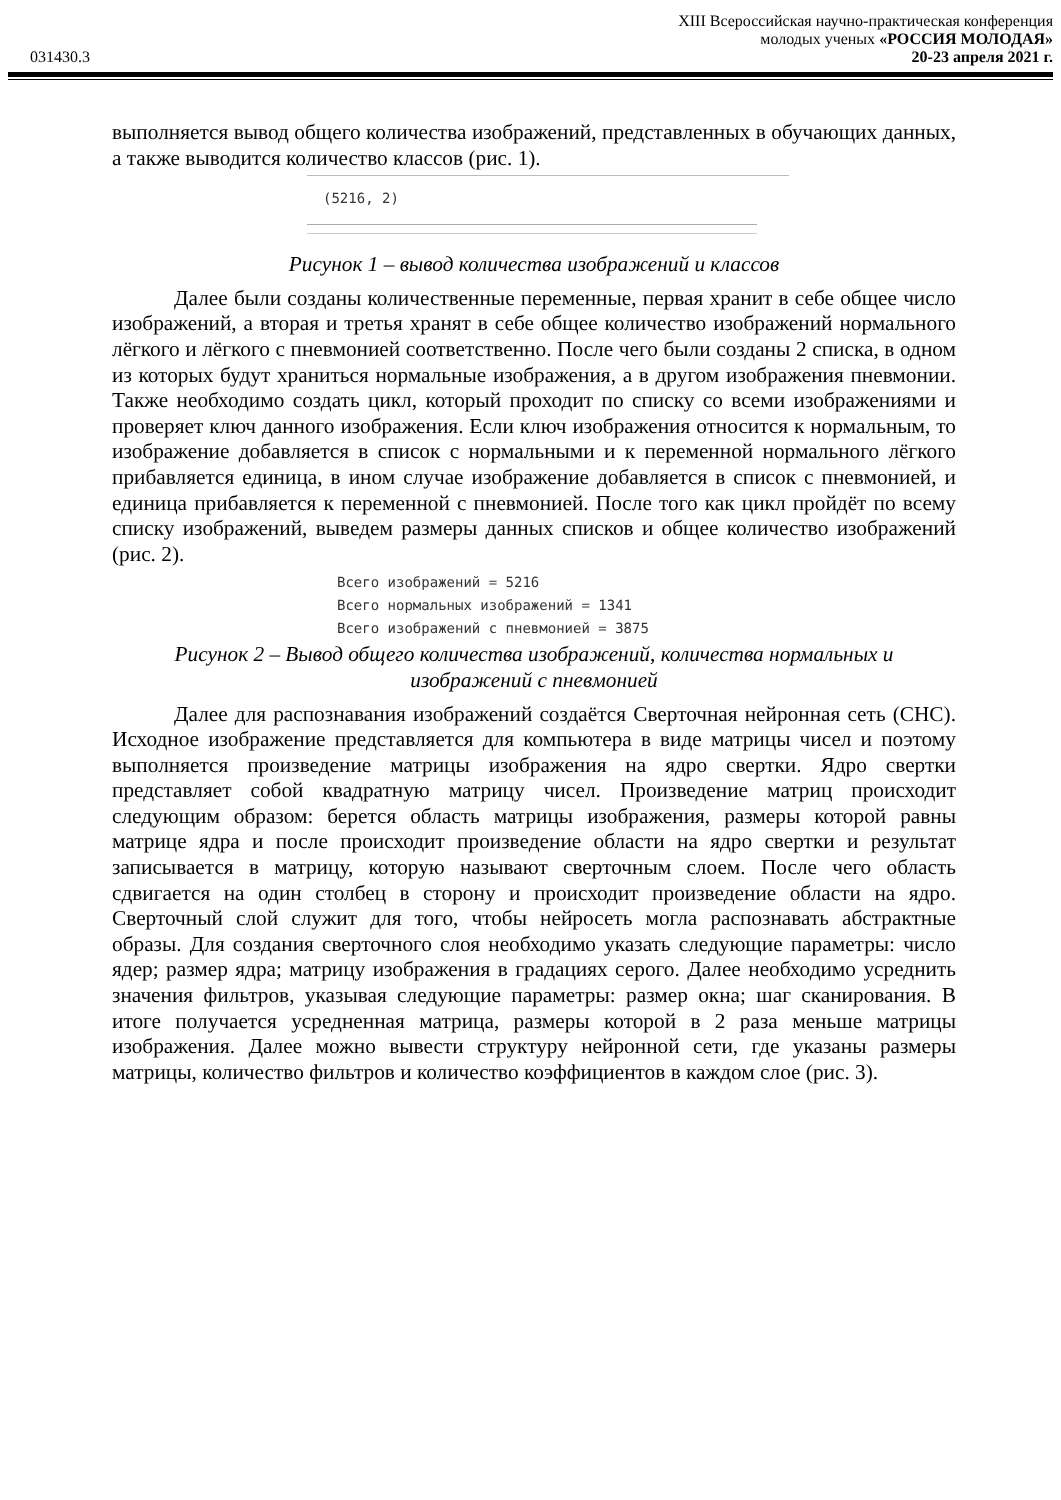031430.3
XIII Всероссийская научно-практическая конференция
молодых ученых «РОССИЯ МОЛОДАЯ»
20-23 апреля 2021 г.
выполняется вывод общего количества изображений, представленных в обучающих данных, а также выводится количество классов (рис. 1).
(5216, 2)
Рисунок 1 – вывод количества изображений и классов
Далее были созданы количественные переменные, первая хранит в себе общее число изображений, а вторая и третья хранят в себе общее количество изображений нормального лёгкого и лёгкого с пневмонией соответственно. После чего были созданы 2 списка, в одном из которых будут храниться нормальные изображения, а в другом изображения пневмонии. Также необходимо создать цикл, который проходит по списку со всеми изображениями и проверяет ключ данного изображения. Если ключ изображения относится к нормальным, то изображение добавляется в список с нормальными и к переменной нормального лёгкого прибавляется единица, в ином случае изображение добавляется в список с пневмонией, и единица прибавляется к переменной с пневмонией. После того как цикл пройдёт по всему списку изображений, выведем размеры данных списков и общее количество изображений (рис. 2).
Всего изображений = 5216
Всего нормальных изображений = 1341
Всего изображений с пневмонией = 3875
Рисунок 2 – Вывод общего количества изображений, количества нормальных и изображений с пневмонией
Далее для распознавания изображений создаётся Сверточная нейронная сеть (СНС). Исходное изображение представляется для компьютера в виде матрицы чисел и поэтому выполняется произведение матрицы изображения на ядро свертки. Ядро свертки представляет собой квадратную матрицу чисел. Произведение матриц происходит следующим образом: берется область матрицы изображения, размеры которой равны матрице ядра и после происходит произведение области на ядро свертки и результат записывается в матрицу, которую называют сверточным слоем. После чего область сдвигается на один столбец в сторону и происходит произведение области на ядро. Сверточный слой служит для того, чтобы нейросеть могла распознавать абстрактные образы. Для создания сверточного слоя необходимо указать следующие параметры: число ядер; размер ядра; матрицу изображения в градациях серого. Далее необходимо усреднить значения фильтров, указывая следующие параметры: размер окна; шаг сканирования. В итоге получается усредненная матрица, размеры которой в 2 раза меньше матрицы изображения. Далее можно вывести структуру нейронной сети, где указаны размеры матрицы, количество фильтров и количество коэффициентов в каждом слое (рис. 3).